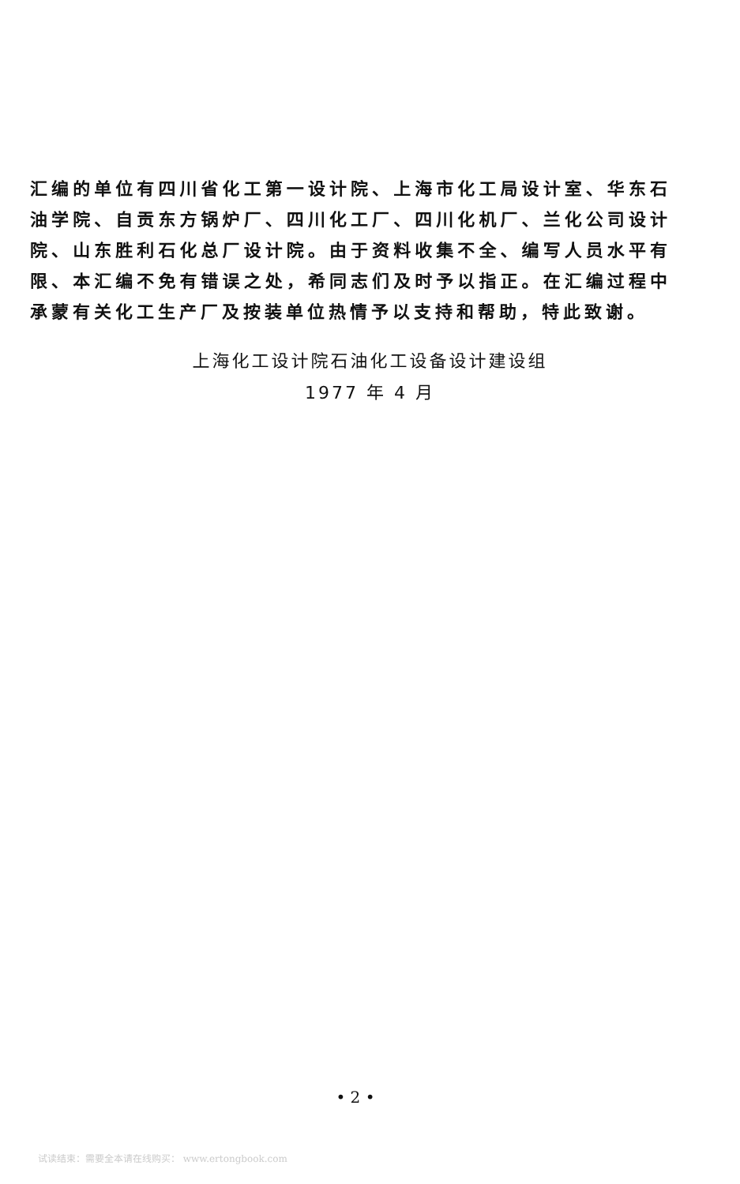汇编的单位有四川省化工第一设计院、上海市化工局设计室、华东石油学院、自贡东方锅炉厂、四川化工厂、四川化机厂、兰化公司设计院、山东胜利石化总厂设计院。由于资料收集不全、编写人员水平有限、本汇编不免有错误之处，希同志们及时予以指正。在汇编过程中承蒙有关化工生产厂及按装单位热情予以支持和帮助，特此致谢。
上海化工设计院石油化工设备设计建设组
1977 年 4 月
• 2 •
试读结束：需要全本请在线购买： www.ertongbook.com